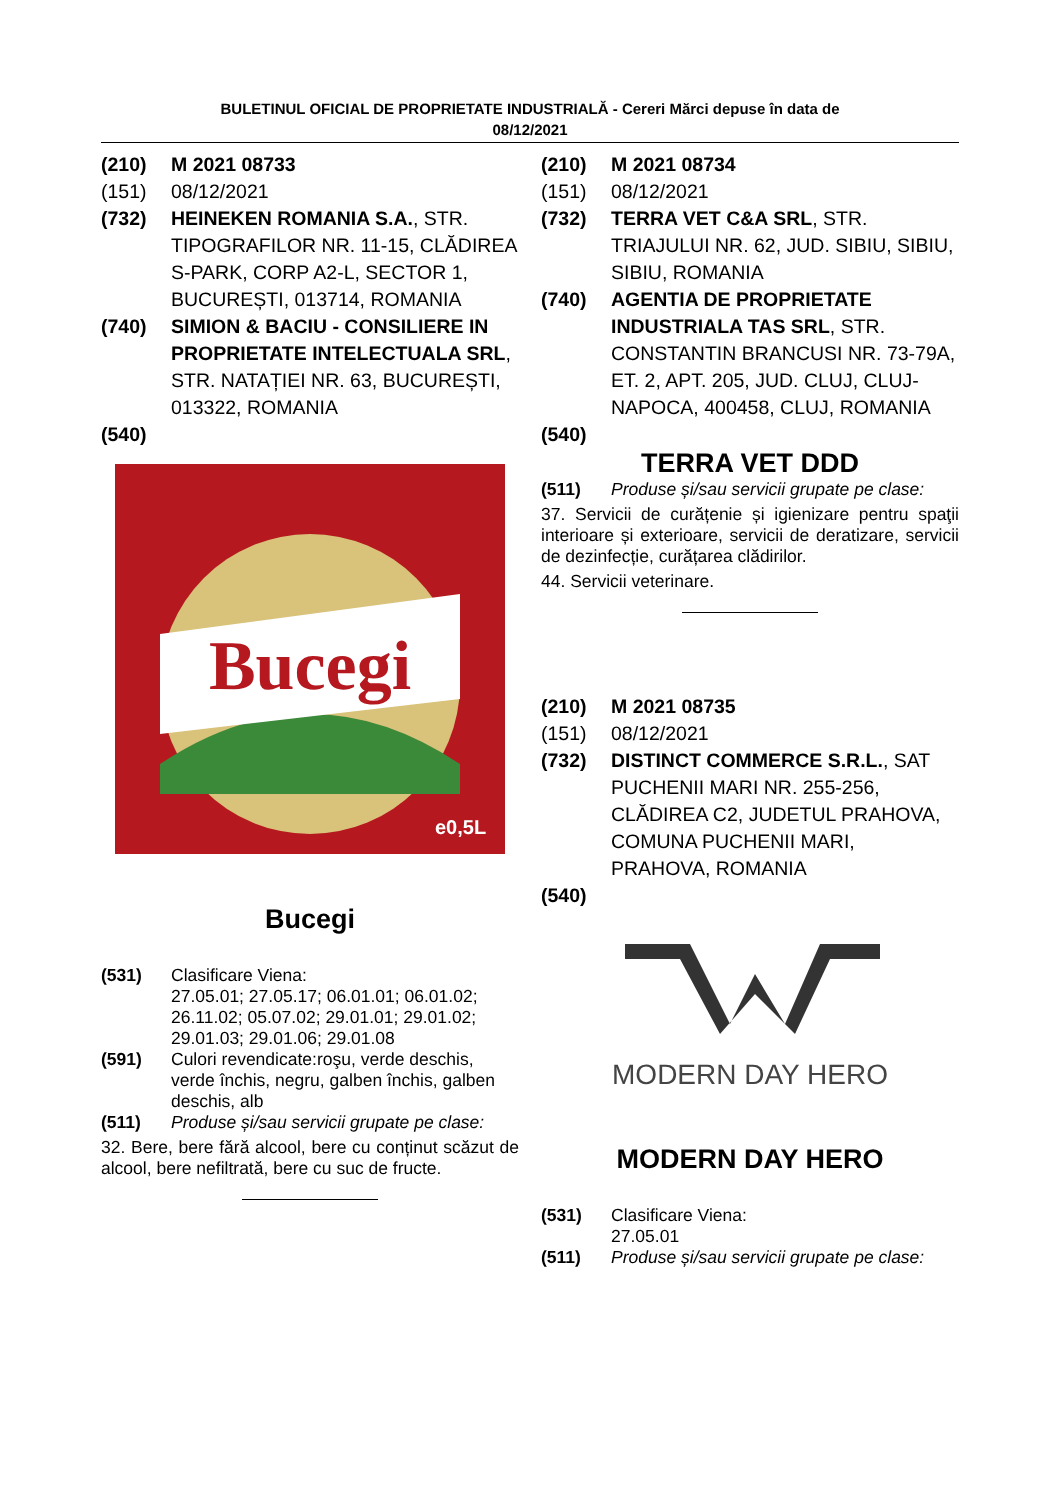BULETINUL OFICIAL DE PROPRIETATE INDUSTRIALĂ - Cereri Mărci depuse în data de
08/12/2021
(210) M 2021 08733
(151) 08/12/2021
(732) HEINEKEN ROMANIA S.A., STR. TIPOGRAFILOR NR. 11-15, CLĂDIREA S-PARK, CORP A2-L, SECTOR 1, BUCUREȘTI, 013714, ROMANIA
(740) SIMION & BACIU - CONSILIERE IN PROPRIETATE INTELECTUALA SRL, STR. NATAȚIEI NR. 63, BUCUREȘTI, 013322, ROMANIA
(540)
Bucegi
e0,5L
Bucegi
(531) Clasificare Viena:
27.05.01; 27.05.17; 06.01.01; 06.01.02; 26.11.02; 05.07.02; 29.01.01; 29.01.02; 29.01.03; 29.01.06; 29.01.08
(591) Culori revendicate:roşu, verde deschis, verde închis, negru, galben închis, galben deschis, alb
(511) Produse și/sau servicii grupate pe clase:
32. Bere, bere fără alcool, bere cu conținut scăzut de alcool, bere nefiltrată, bere cu suc de fructe.
(210) M 2021 08734
(151) 08/12/2021
(732) TERRA VET C&A SRL, STR. TRIAJULUI NR. 62, JUD. SIBIU, SIBIU, SIBIU, ROMANIA
(740) AGENTIA DE PROPRIETATE INDUSTRIALA TAS SRL, STR. CONSTANTIN BRANCUSI NR. 73-79A, ET. 2, APT. 205, JUD. CLUJ, CLUJ-NAPOCA, 400458, CLUJ, ROMANIA
(540)
TERRA VET DDD
(511) Produse și/sau servicii grupate pe clase:
37. Servicii de curățenie și igienizare pentru spaţii interioare și exterioare, servicii de deratizare, servicii de dezinfecție, curățarea clădirilor.
44. Servicii veterinare.
(210) M 2021 08735
(151) 08/12/2021
(732) DISTINCT COMMERCE S.R.L., SAT PUCHENII MARI NR. 255-256, CLĂDIREA C2, JUDETUL PRAHOVA, COMUNA PUCHENII MARI, PRAHOVA, ROMANIA
(540)
MODERN DAY HERO
MODERN DAY HERO
(531) Clasificare Viena:
27.05.01
(511) Produse și/sau servicii grupate pe clase: